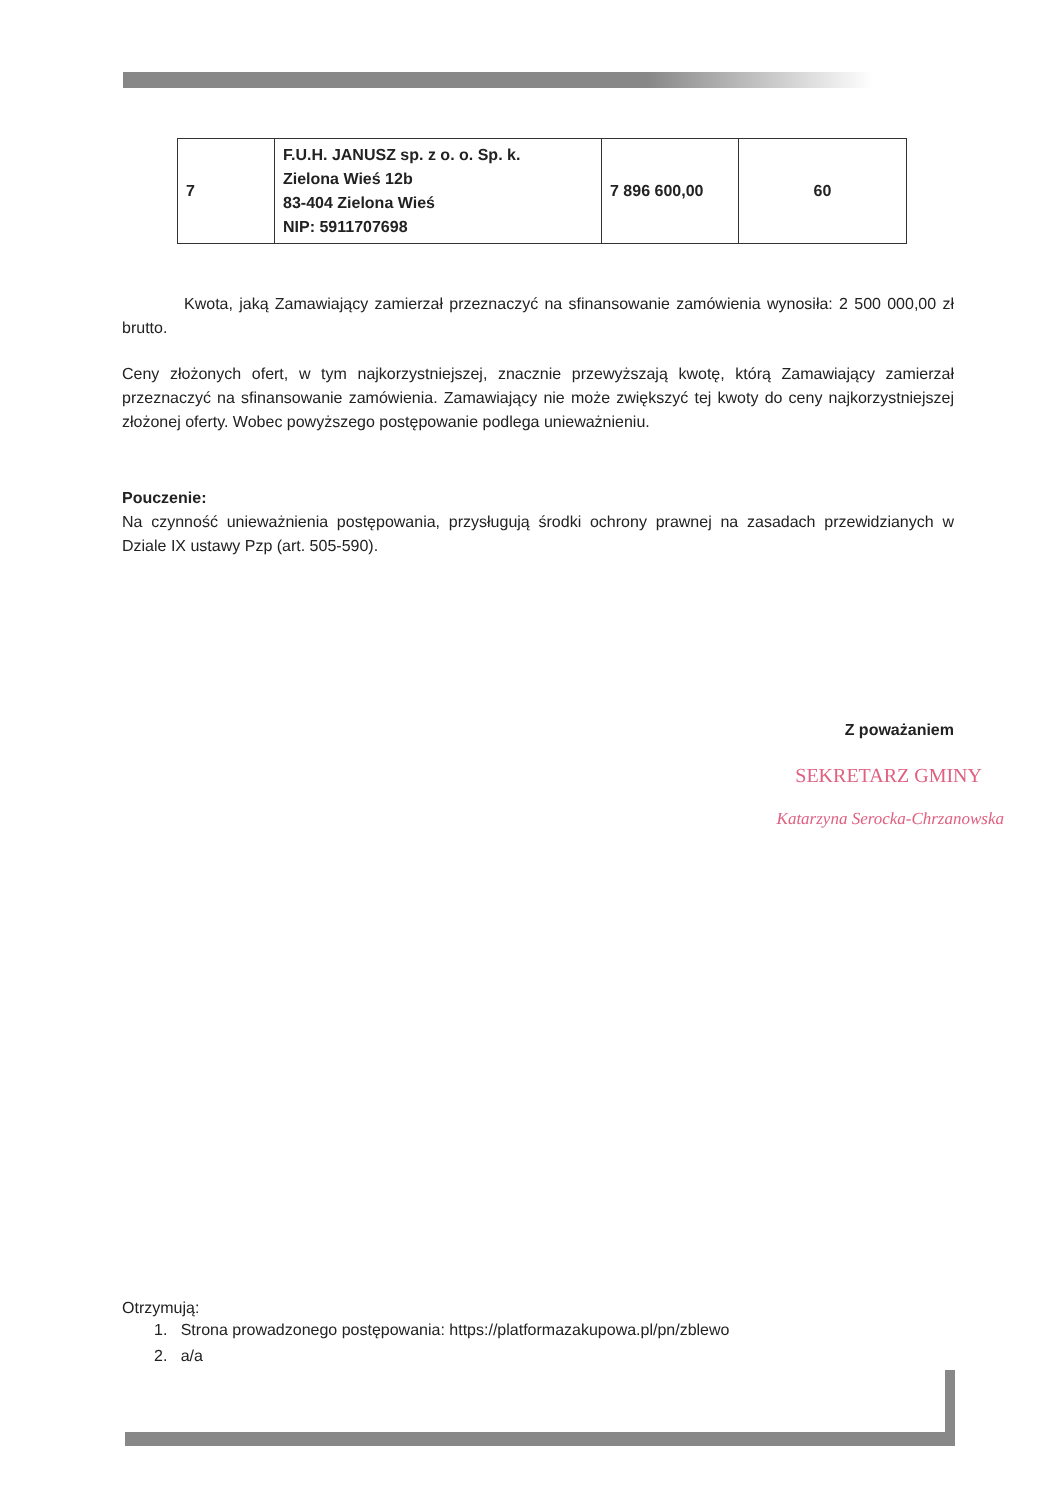| 7 | F.U.H. JANUSZ sp. z o. o. Sp. k. Zielona Wieś 12b 83-404 Zielona Wieś NIP: 5911707698 | 7 896 600,00 | 60 |
Kwota, jaką Zamawiający zamierzał przeznaczyć na sfinansowanie zamówienia wynosiła: 2 500 000,00 zł brutto.
Ceny złożonych ofert, w tym najkorzystniejszej, znacznie przewyższają kwotę, którą Zamawiający zamierzał przeznaczyć na sfinansowanie zamówienia. Zamawiający nie może zwiększyć tej kwoty do ceny najkorzystniejszej złożonej oferty. Wobec powyższego postępowanie podlega unieważnieniu.
Pouczenie:
Na czynność unieważnienia postępowania, przysługują środki ochrony prawnej na zasadach przewidzianych w Dziale IX ustawy Pzp (art. 505-590).
Z poważaniem
SEKRETARZ GMINY
Katarzyna Serocka-Chrzanowska
Otrzymują:
1. Strona prowadzonego postępowania: https://platformazakupowa.pl/pn/zblewo
2. a/a